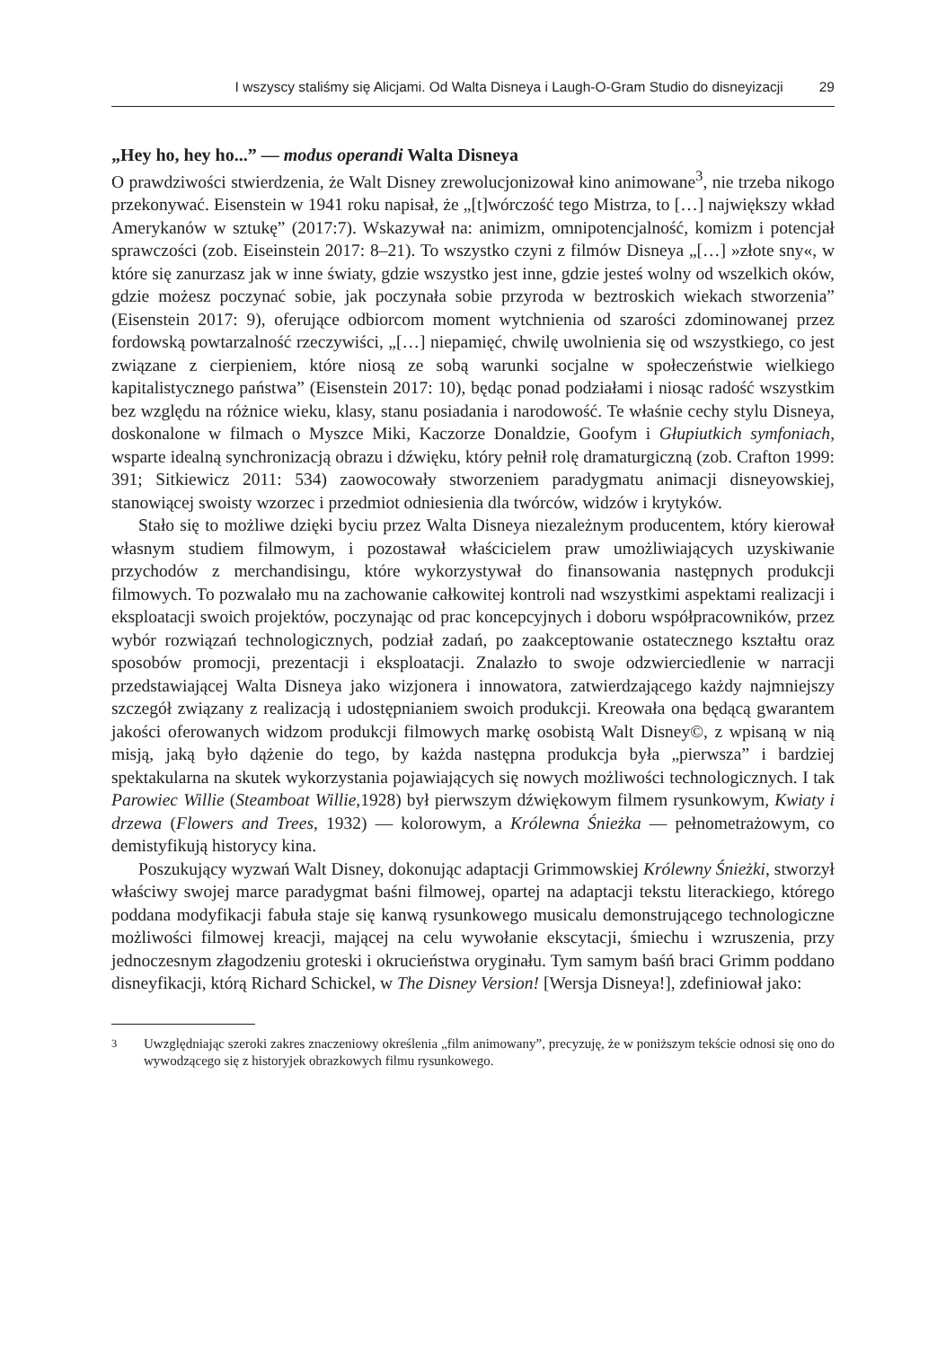I wszyscy staliśmy się Alicjami. Od Walta Disneya i Laugh-O-Gram Studio do disneyizacji 29
„Hey ho, hey ho...” — modus operandi Walta Disneya
O prawdziwości stwierdzenia, że Walt Disney zrewolucjonizował kino animowane<sup>3</sup>, nie trzeba nikogo przekonywać. Eisenstein w 1941 roku napisał, że „[t]wórczość tego Mistrza, to […] największy wkład Amerykanów w sztukę” (2017:7). Wskazywał na: animizm, omnipotencjalność, komizm i potencjał sprawczości (zob. Eiseinstein 2017: 8–21). To wszystko czyni z filmów Disneya „[…] »złote sny«, w które się zanurzasz jak w inne światy, gdzie wszystko jest inne, gdzie jesteś wolny od wszelkich oków, gdzie możesz poczynać sobie, jak poczynała sobie przyroda w beztroskich wiekach stworzenia” (Eisenstein 2017: 9), oferujące odbiorcom moment wytchnienia od szarości zdominowanej przez fordowską powtarzalność rzeczywiści, „[…] niepamięć, chwilę uwolnienia się od wszystkiego, co jest związane z cierpieniem, które niosą ze sobą warunki socjalne w społeczeństwie wielkiego kapitalistycznego państwa” (Eisenstein 2017: 10), będąc ponad podziałami i niosąc radość wszystkim bez względu na różnice wieku, klasy, stanu posiadania i narodowość. Te właśnie cechy stylu Disneya, doskonalone w filmach o Myszce Miki, Kaczorze Donaldzie, Goofym i Głupiutkich symfoniach, wsparte idealną synchronizacją obrazu i dźwięku, który pełnił rolę dramaturgiczną (zob. Crafton 1999: 391; Sitkiewicz 2011: 534) zaowocowały stworzeniem paradygmatu animacji disneyowskiej, stanowiącej swoisty wzorzec i przedmiot odniesienia dla twórców, widzów i krytyków.
Stało się to możliwe dzięki byciu przez Walta Disneya niezależnym producentem, który kierował własnym studiem filmowym, i pozostawał właścicielem praw umożliwiających uzyskiwanie przychodów z merchandisingu, które wykorzystywał do finansowania następnych produkcji filmowych. To pozwalało mu na zachowanie całkowitej kontroli nad wszystkimi aspektami realizacji i eksploatacji swoich projektów, poczynając od prac koncepcyjnych i doboru współpracowników, przez wybór rozwiązań technologicznych, podział zadań, po zaakceptowanie ostatecznego kształtu oraz sposobów promocji, prezentacji i eksploatacji. Znalazło to swoje odzwierciedlenie w narracji przedstawiającej Walta Disneya jako wizjonera i innowatora, zatwierdzającego każdy najmniejszy szczegół związany z realizacją i udostępnianiem swoich produkcji. Kreowała ona będącą gwarantem jakości oferowanych widzom produkcji filmowych markę osobistą Walt Disney©, z wpisaną w nią misją, jaką było dążenie do tego, by każda następna produkcja była „pierwsza” i bardziej spektakularna na skutek wykorzystania pojawiających się nowych możliwości technologicznych. I tak Parowiec Willie (Steamboat Willie,1928) był pierwszym dźwiękowym filmem rysunkowym, Kwiaty i drzewa (Flowers and Trees, 1932) — kolorowym, a Królewna Śnieżka — pełnometrażowym, co demistyfikują historycy kina.
Poszukujący wyzwań Walt Disney, dokonując adaptacji Grimmowskiej Królewny Śnieżki, stworzył właściwy swojej marce paradygmat baśni filmowej, opartej na adaptacji tekstu literackiego, którego poddana modyfikacji fabuła staje się kanwą rysunkowego musicalu demonstrującego technologiczne możliwości filmowej kreacji, mającej na celu wywołanie ekscytacji, śmiechu i wzruszenia, przy jednoczesnym złagodzeniu groteski i okrucieństwa oryginału. Tym samym baśń braci Grimm poddano disneyfikacji, którą Richard Schickel, w The Disney Version! [Wersja Disneya!], zdefiniował jako:
<sup>3</sup> Uwzględniając szeroki zakres znaczeniowy określenia „film animowany”, precyzuję, że w poniższym tekście odnosi się ono do wywodzącego się z historyjek obrazkowych filmu rysunkowego.